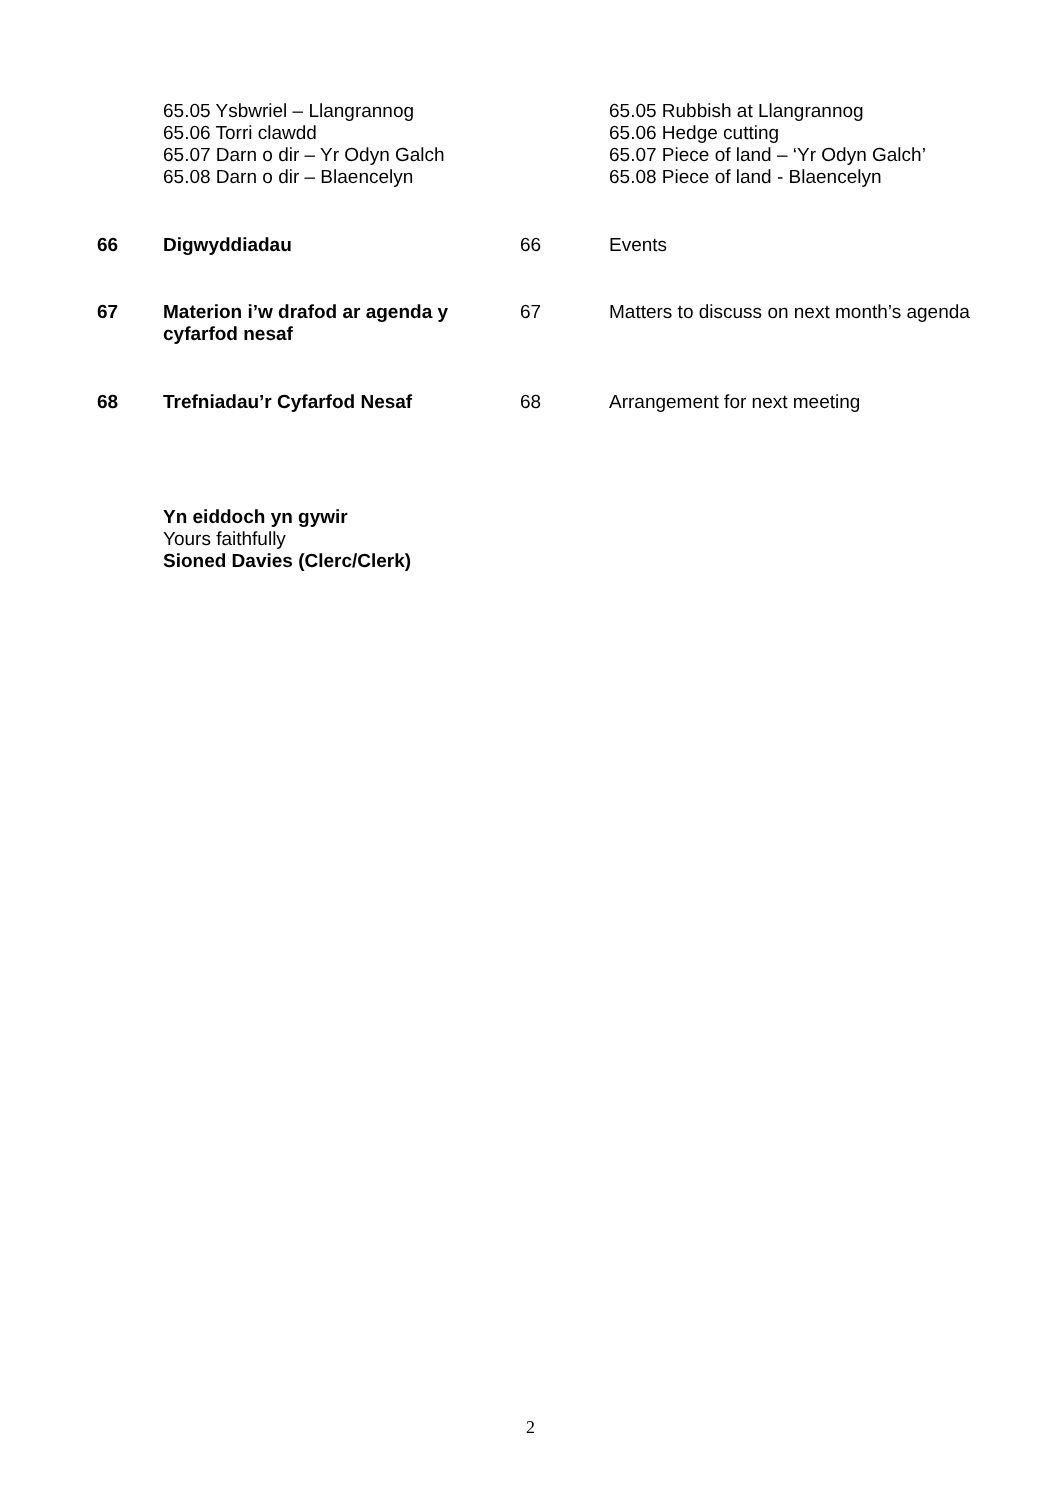| | 65.05 Ysbwriel – Llangrannog 65.06 Torri clawdd 65.07 Darn o dir – Yr Odyn Galch 65.08 Darn o dir – Blaencelyn | | 65.05 Rubbish at Llangrannog 65.06 Hedge cutting 65.07 Piece of land – ‘Yr Odyn Galch’ 65.08 Piece of land - Blaencelyn |
| 66 | Digwyddiadau | 66 | Events |
| 67 | Materion i’w drafod ar agenda y cyfarfod nesaf | 67 | Matters to discuss on next month’s agenda |
| 68 | Trefniadau’r Cyfarfod Nesaf | 68 | Arrangement for next meeting |
Yn eiddoch yn gywir
Yours faithfully
Sioned Davies (Clerc/Clerk)
2